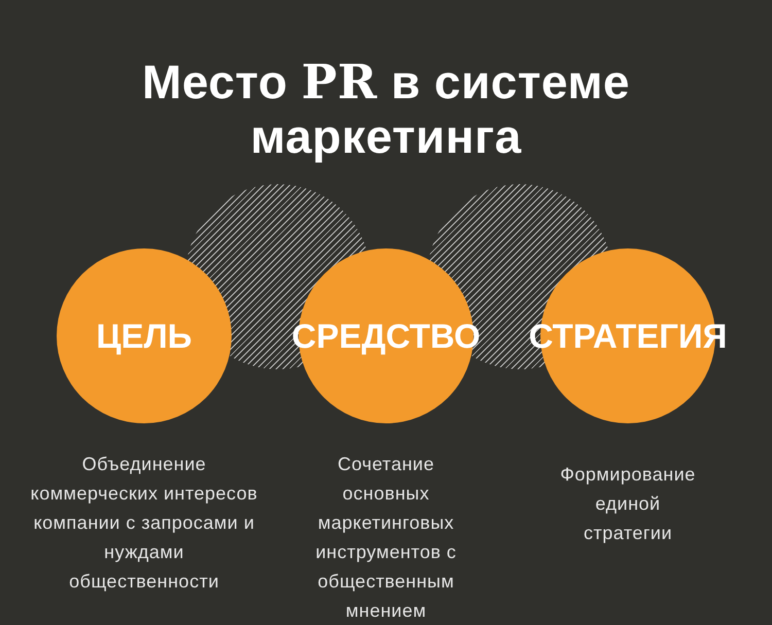Место PR в системе маркетинга
ЦЕЛЬ
Объединение
коммерческих интересов
компании с запросами и
нуждами
общественности
СРЕДСТВО
Сочетание
основных
маркетинговых
инструментов с
общественным
мнением
СТРАТЕГИЯ
Формирование
единой
стратегии